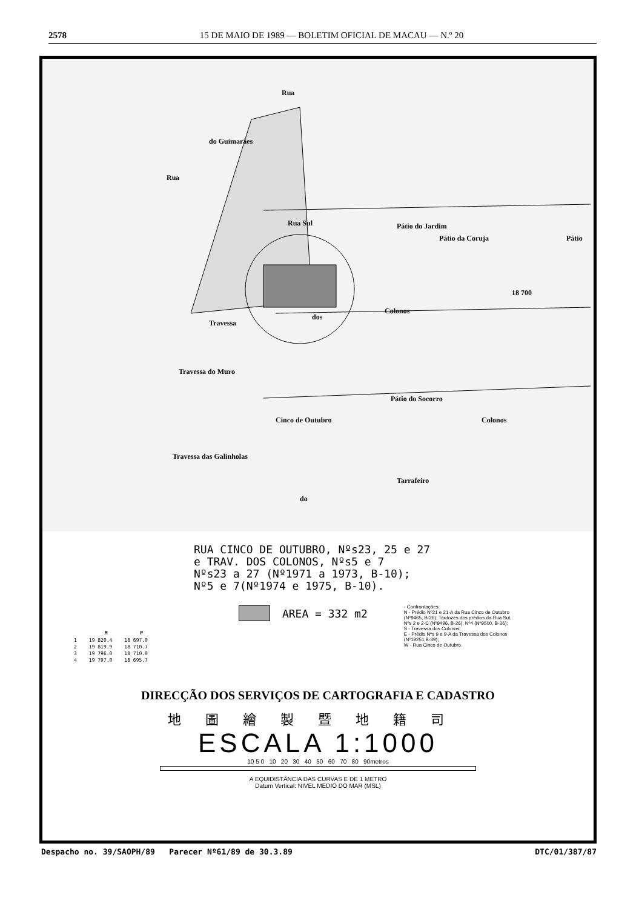2578 15 DE MAIO DE 1989 — BOLETIM OFICIAL DE MACAU — N.º 20
Rua
Rua Sul
Colonos
dos
Travessa
Travessa do Muro
Travessa das Galinholas
Tarrafeiro
do
Pátio do Socorro
Pátio da Coruja
Pátio do Jardim
18 700
Colonos
Cinco de Outubro
Rua
do Guimarães
Pátio
RUA CINCO DE OUTUBRO, Nºs23, 25 e 27
e TRAV. DOS COLONOS, Nºs5 e 7
Nºs23 a 27 (Nº1971 a 1973, B-10);
Nº5 e 7(Nº1974 e 1975, B-10).
| | M | P |
| --- | --- | --- |
| 1 | 19 820.4 | 18 697.0 |
| 2 | 19 819.9 | 18 710.7 |
| 3 | 19 796.0 | 18 710.0 |
| 4 | 19 797.0 | 18 695.7 |
AREA = 332 m2
- Confrontações:
N - Prédio Nº21 e 21-A da Rua Cinco de Outubro (Nº9465, B-26); Tardozes dos prédios da Rua Sul, Nºs 2 e 2-C (Nº9496, B-26), Nº4 (Nº9500, B-26);
S - Travessa dos Colonos;
E - Prédio Nºs 9 e 9-A da Travessa dos Colonos (Nº19251,B-39);
W - Rua Cinco de Outubro.
DIRECÇÃO DOS SERVIÇOS DE CARTOGRAFIA E CADASTRO
地圖繪製暨地籍司
ESCALA 1:1000
10 5 0 10 20 30 40 50 60 70 80 90metros
A EQUIDISTÂNCIA DAS CURVAS E DE 1 METRO
Datum Vertical: NIVEL MEDIO DO MAR (MSL)
Despacho no. 39/SAOPH/89 Parecer Nº61/89 de 30.3.89 DTC/01/387/87